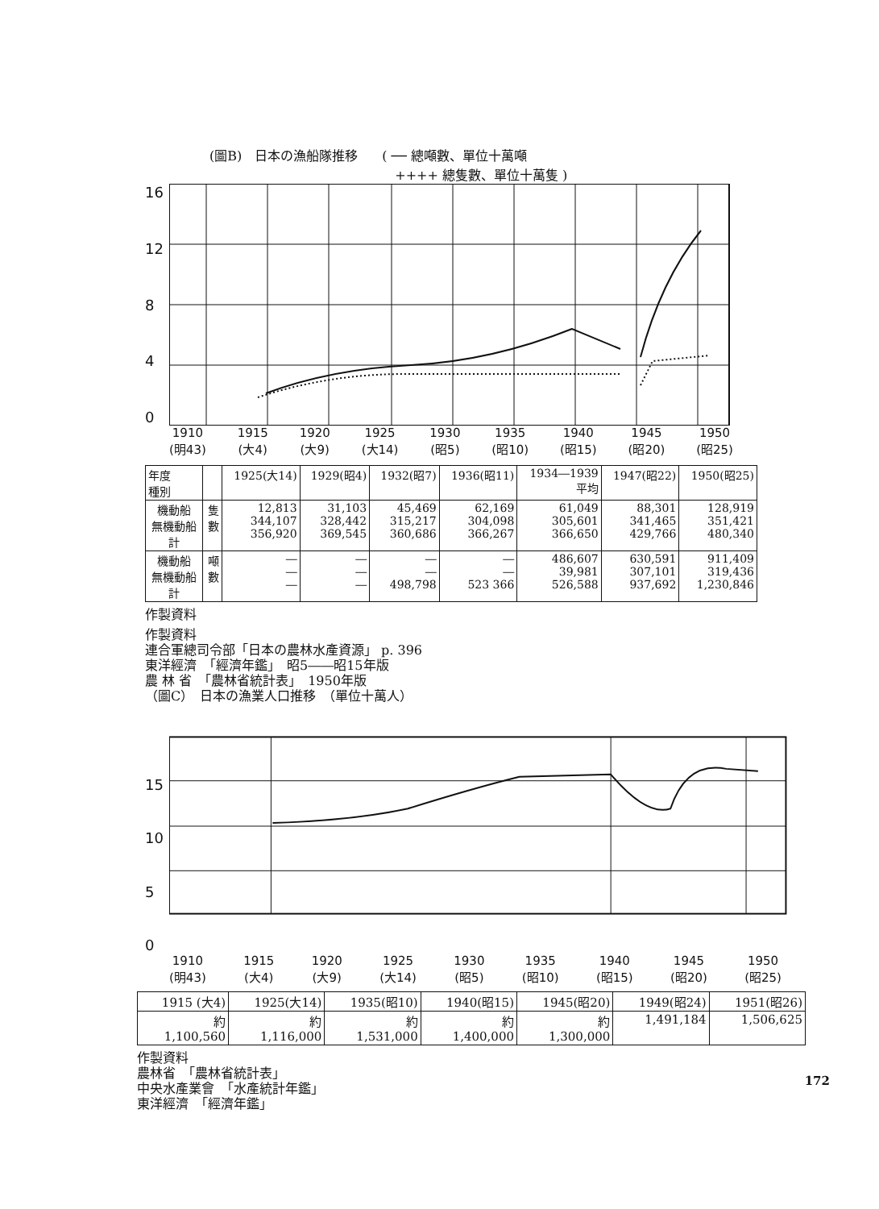(圖B)　日本の漁船隊推移 ( ── 總噸數、單位十萬噸
　++++ 總隻數、單位十萬隻 )
16
12
8
4
0
1910
(明43) 1915
(大4) 1920
(大9) 1925
(大14) 1930
(昭5) 1935
(昭10) 1940
(昭15) 1945
(昭20) 1950
(昭25)
| 年度 種別 | | 1925(大14) | 1929(昭4) | 1932(昭7) | 1936(昭11) | 1934―1939 平均 | 1947(昭22) | 1950(昭25) |
| --- | --- | --- | --- | --- | --- | --- | --- | --- |
| 機動船 無機動船 計 | 隻 數 | 12,813 344,107 356,920 | 31,103 328,442 369,545 | 45,469 315,217 360,686 | 62,169 304,098 366,267 | 61,049 305,601 366,650 | 88,301 341,465 429,766 | 128,919 351,421 480,340 |
| 機動船 無機動船 計 | 噸 數 | ― ― ― | ― ― ― | ― ― 498,798 | ― ― 523 366 | 486,607 39,981 526,588 | 630,591 307,101 937,692 | 911,409 319,436 1,230,846 |
作製資料
作製資料
連合軍總司令部「日本の農林水產資源」 p. 396
東洋經濟　「經濟年鑑」　昭5――昭15年版
農 林 省　「農林省統計表」　1950年版
（圖C）　日本の漁業人口推移　（單位十萬人）
15
10
5
0
1910
(明43) 1915
(大4) 1920
(大9) 1925
(大14) 1930
(昭5) 1935
(昭10) 1940
(昭15) 1945
(昭20) 1950
(昭25)
| 1915 (大4) | 1925(大14) | 1935(昭10) | 1940(昭15) | 1945(昭20) | 1949(昭24) | 1951(昭26) |
| --- | --- | --- | --- | --- | --- | --- |
| 約 1,100,560 | 約 1,116,000 | 約 1,531,000 | 約 1,400,000 | 約 1,300,000 | 1,491,184 | 1,506,625 |
作製資料
農林省　「農林省統計表」
中央水產業會　「水產統計年鑑」
東洋經濟　「經濟年鑑」
172